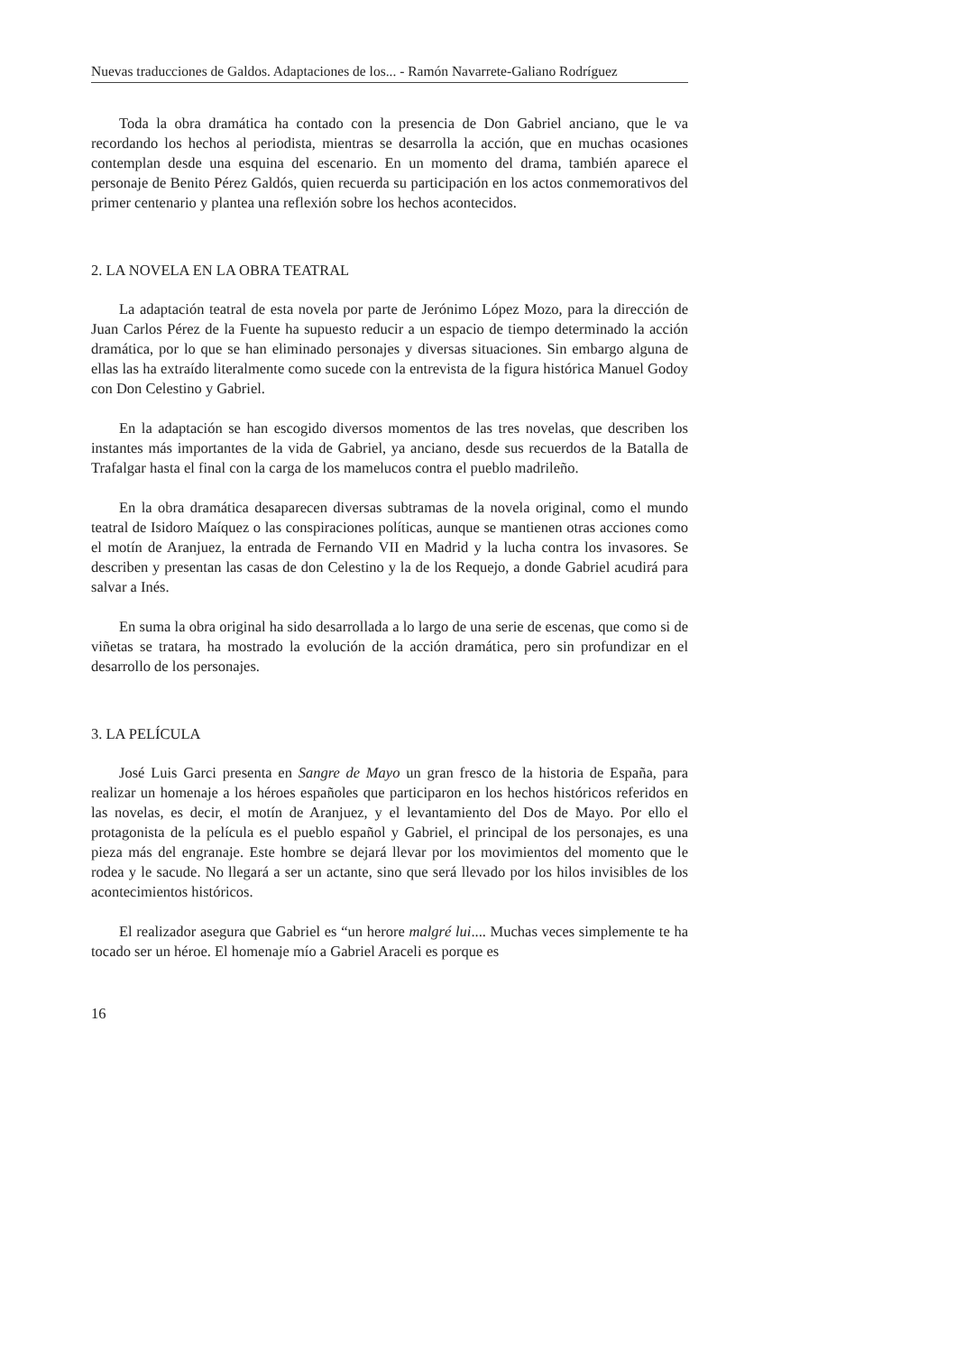Nuevas traducciones de Galdos. Adaptaciones de los... - Ramón Navarrete-Galiano Rodríguez
Toda la obra dramática ha contado con la presencia de Don Gabriel anciano, que le va recordando los hechos al periodista, mientras se desarrolla la acción, que en muchas ocasiones contemplan desde una esquina del escenario. En un momento del drama, también aparece el personaje de Benito Pérez Galdós, quien recuerda su participación en los actos conmemorativos del primer centenario y plantea una reflexión sobre los hechos acontecidos.
2. LA NOVELA EN LA OBRA TEATRAL
La adaptación teatral de esta novela por parte de Jerónimo López Mozo, para la dirección de Juan Carlos Pérez de la Fuente ha supuesto reducir a un espacio de tiempo determinado la acción dramática, por lo que se han eliminado personajes y diversas situaciones. Sin embargo alguna de ellas las ha extraído literalmente como sucede con la entrevista de la figura histórica Manuel Godoy con Don Celestino y Gabriel.
En la adaptación se han escogido diversos momentos de las tres novelas, que describen los instantes más importantes de la vida de Gabriel, ya anciano, desde sus recuerdos de la Batalla de Trafalgar hasta el final con la carga de los mamelucos contra el pueblo madrileño.
En la obra dramática desaparecen diversas subtramas de la novela original, como el mundo teatral de Isidoro Maíquez o las conspiraciones políticas, aunque se mantienen otras acciones como el motín de Aranjuez, la entrada de Fernando VII en Madrid y la lucha contra los invasores. Se describen y presentan las casas de don Celestino y la de los Requejo, a donde Gabriel acudirá para salvar a Inés.
En suma la obra original ha sido desarrollada a lo largo de una serie de escenas, que como si de viñetas se tratara, ha mostrado la evolución de la acción dramática, pero sin profundizar en el desarrollo de los personajes.
3. LA PELÍCULA
José Luis Garci presenta en Sangre de Mayo un gran fresco de la historia de España, para realizar un homenaje a los héroes españoles que participaron en los hechos históricos referidos en las novelas, es decir, el motín de Aranjuez, y el levantamiento del Dos de Mayo. Por ello el protagonista de la película es el pueblo español y Gabriel, el principal de los personajes, es una pieza más del engranaje. Este hombre se dejará llevar por los movimientos del momento que le rodea y le sacude. No llegará a ser un actante, sino que será llevado por los hilos invisibles de los acontecimientos históricos.
El realizador asegura que Gabriel es “un herore malgré lui.... Muchas veces simplemente te ha tocado ser un héroe. El homenaje mío a Gabriel Araceli es porque es
16